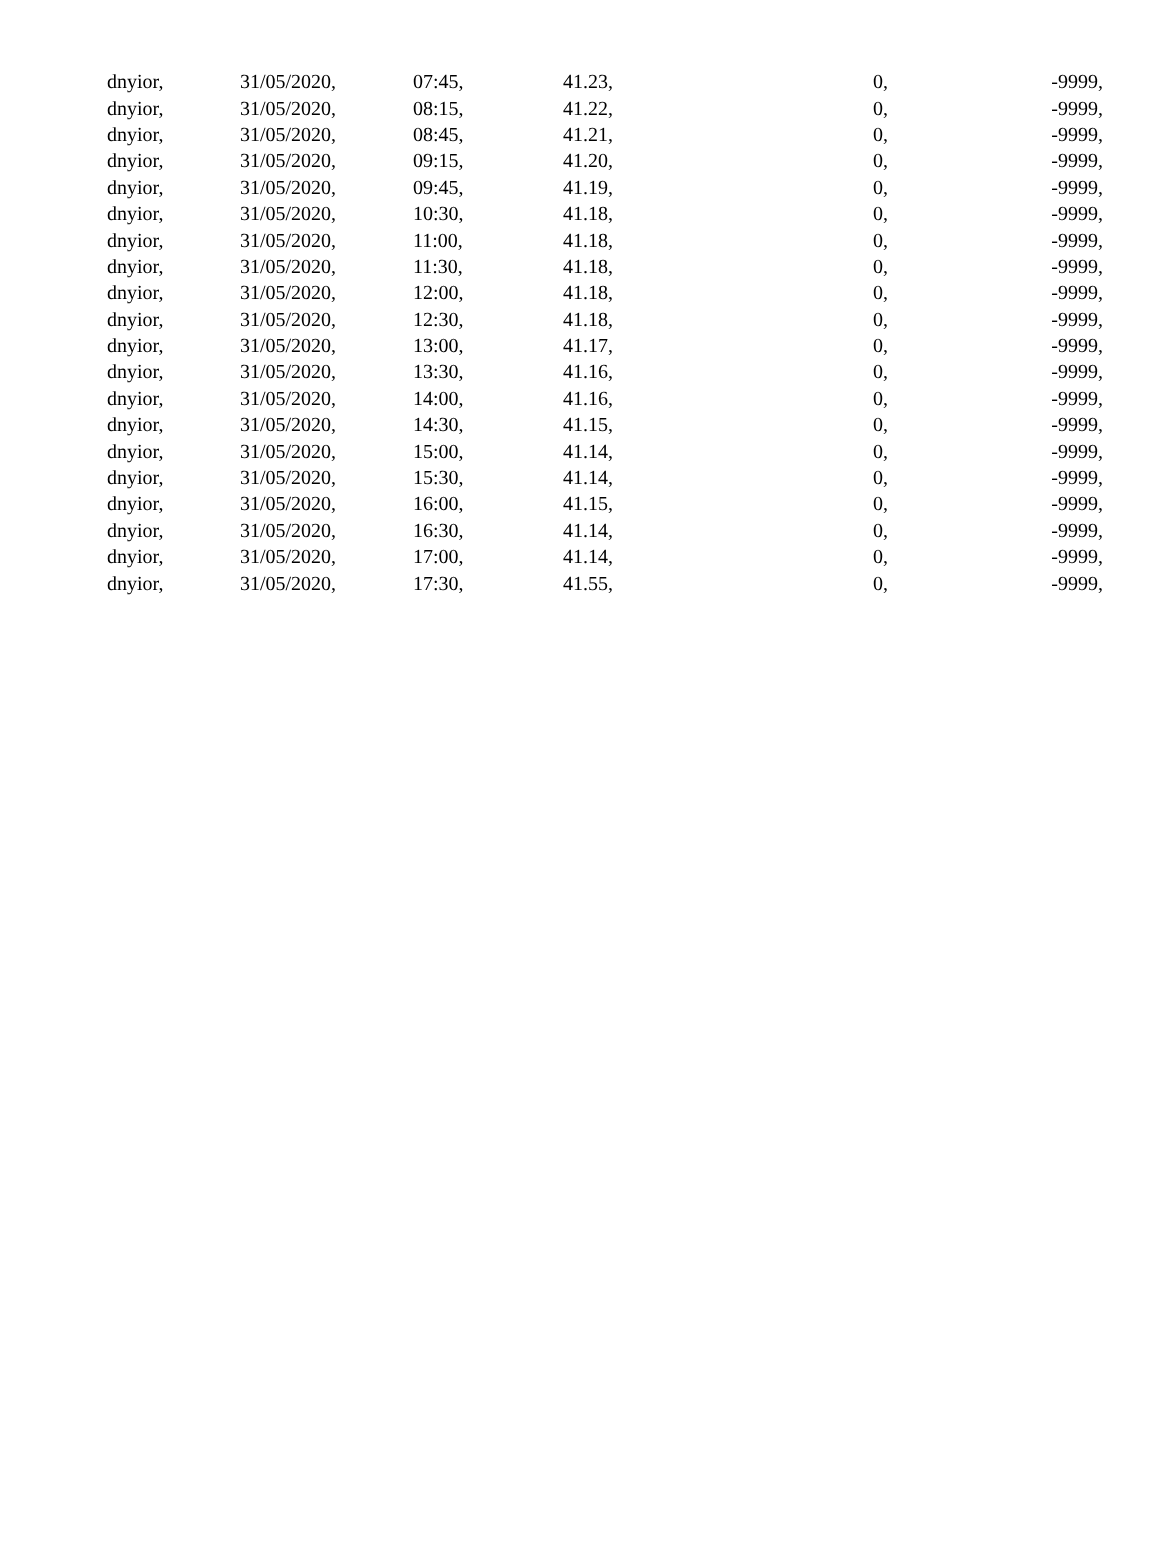| dnyior, | 31/05/2020, | 07:45, | 41.23, | 0, | -9999, |
| dnyior, | 31/05/2020, | 08:15, | 41.22, | 0, | -9999, |
| dnyior, | 31/05/2020, | 08:45, | 41.21, | 0, | -9999, |
| dnyior, | 31/05/2020, | 09:15, | 41.20, | 0, | -9999, |
| dnyior, | 31/05/2020, | 09:45, | 41.19, | 0, | -9999, |
| dnyior, | 31/05/2020, | 10:30, | 41.18, | 0, | -9999, |
| dnyior, | 31/05/2020, | 11:00, | 41.18, | 0, | -9999, |
| dnyior, | 31/05/2020, | 11:30, | 41.18, | 0, | -9999, |
| dnyior, | 31/05/2020, | 12:00, | 41.18, | 0, | -9999, |
| dnyior, | 31/05/2020, | 12:30, | 41.18, | 0, | -9999, |
| dnyior, | 31/05/2020, | 13:00, | 41.17, | 0, | -9999, |
| dnyior, | 31/05/2020, | 13:30, | 41.16, | 0, | -9999, |
| dnyior, | 31/05/2020, | 14:00, | 41.16, | 0, | -9999, |
| dnyior, | 31/05/2020, | 14:30, | 41.15, | 0, | -9999, |
| dnyior, | 31/05/2020, | 15:00, | 41.14, | 0, | -9999, |
| dnyior, | 31/05/2020, | 15:30, | 41.14, | 0, | -9999, |
| dnyior, | 31/05/2020, | 16:00, | 41.15, | 0, | -9999, |
| dnyior, | 31/05/2020, | 16:30, | 41.14, | 0, | -9999, |
| dnyior, | 31/05/2020, | 17:00, | 41.14, | 0, | -9999, |
| dnyior, | 31/05/2020, | 17:30, | 41.55, | 0, | -9999, |